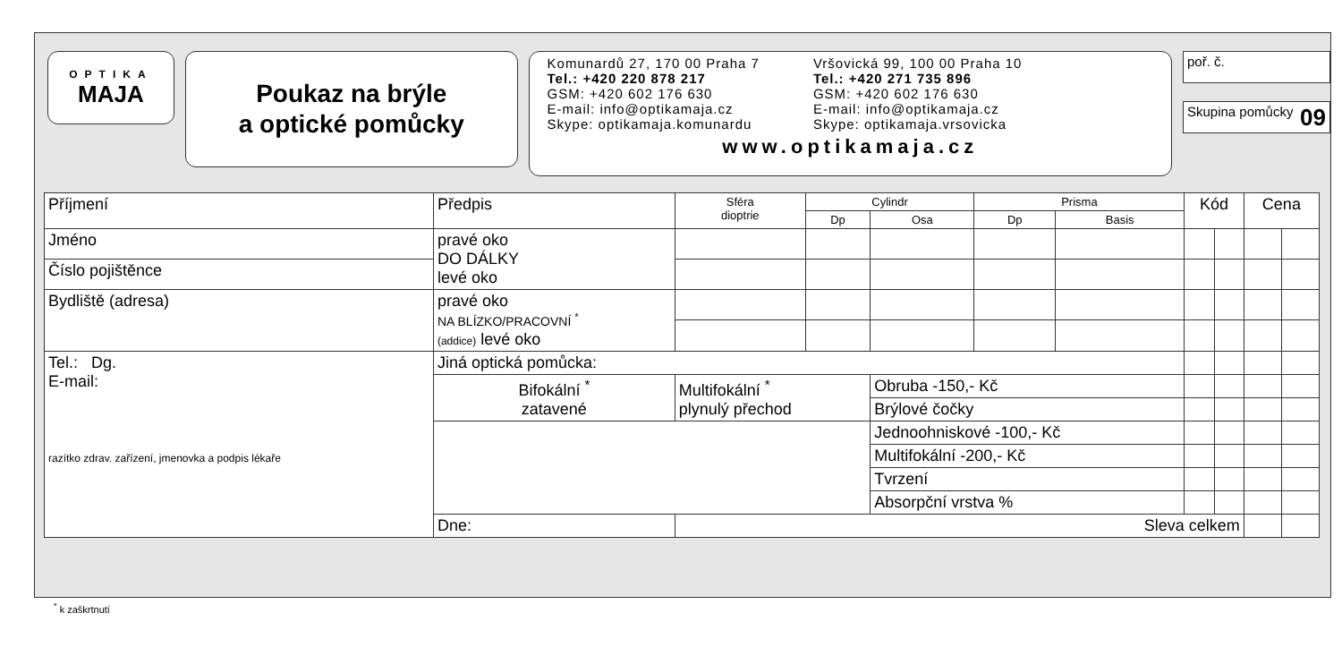OPTIKA
MAJA
Poukaz na brýle
a optické pomůcky
Komunardů 27, 170 00 Praha 7
Tel.: +420 220 878 217
GSM: +420 602 176 630
E-mail: info@optikamaja.cz
Skype: optikamaja.komunardu
Vršovická 99, 100 00 Praha 10
Tel.: +420 271 735 896
GSM: +420 602 176 630
E-mail: info@optikamaja.cz
Skype: optikamaja.vrsovicka
www.optikamaja.cz
poř. č.
Skupina pomůcky 09
| Příjmení | Předpis | Sféra dioptrie | Cylindr | | Prisma | | Kód | | Cena | |
| | | | Dp | Osa | Dp | Basis | | | | |
| Jméno | pravé oko DO DÁLKY levé oko | | | | | | | | | |
| Číslo pojištěnce | | | | | | | | | | |
| Bydliště (adresa) | pravé oko NA BLÍZKO/PRACOVNÍ <sup>*</sup> (addice) levé oko | | | | | | | | | |
| Tel.: Dg. E-mail: razítko zdrav. zařízení, jmenovka a podpis lékaře | Jiná optická pomůcka: | | | | | | | | | |
| | Bifokální <sup>*</sup> zatavené | Multifokální <sup>*</sup> plynulý přechod | | Obruba -150,- Kč | | | | | | |
| | | | | Brýlové čočky | | | | | | |
| | | | | Jednoohniskové -100,- Kč | | | | | | |
| | | | | Multifokální -200,- Kč | | | | | | |
| | | | | Tvrzení | | | | | | |
| | | | | Absorpční vrstva % | | | | | | |
| | Dne: | Sleva celkem | | | | | | | | |
<sup>*</sup> k zaškrtnutí